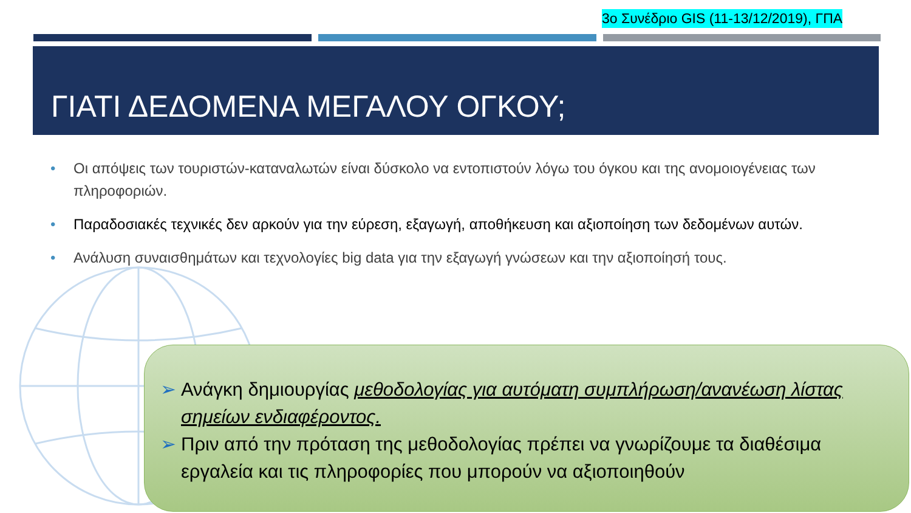3ο Συνέδριο GIS (11-13/12/2019), ΓΠΑ
ΓΙΑΤΙ ΔΕΔΟΜΕΝΑ ΜΕΓΑΛΟΥ ΟΓΚΟΥ;
• Οι απόψεις των τουριστών-καταναλωτών είναι δύσκολο να εντοπιστούν λόγω του όγκου και της ανομοιογένειας των πληροφοριών.
• Παραδοσιακές τεχνικές δεν αρκούν για την εύρεση, εξαγωγή, αποθήκευση και αξιοποίηση των δεδομένων αυτών.
• Ανάλυση συναισθημάτων και τεχνολογίες big data για την εξαγωγή γνώσεων και την αξιοποίησή τους.
➢ Ανάγκη δημιουργίας μεθοδολογίας για αυτόματη συμπλήρωση/ανανέωση λίστας σημείων ενδιαφέροντος.
➢ Πριν από την πρόταση της μεθοδολογίας πρέπει να γνωρίζουμε τα διαθέσιμα εργαλεία και τις πληροφορίες που μπορούν να αξιοποιηθούν